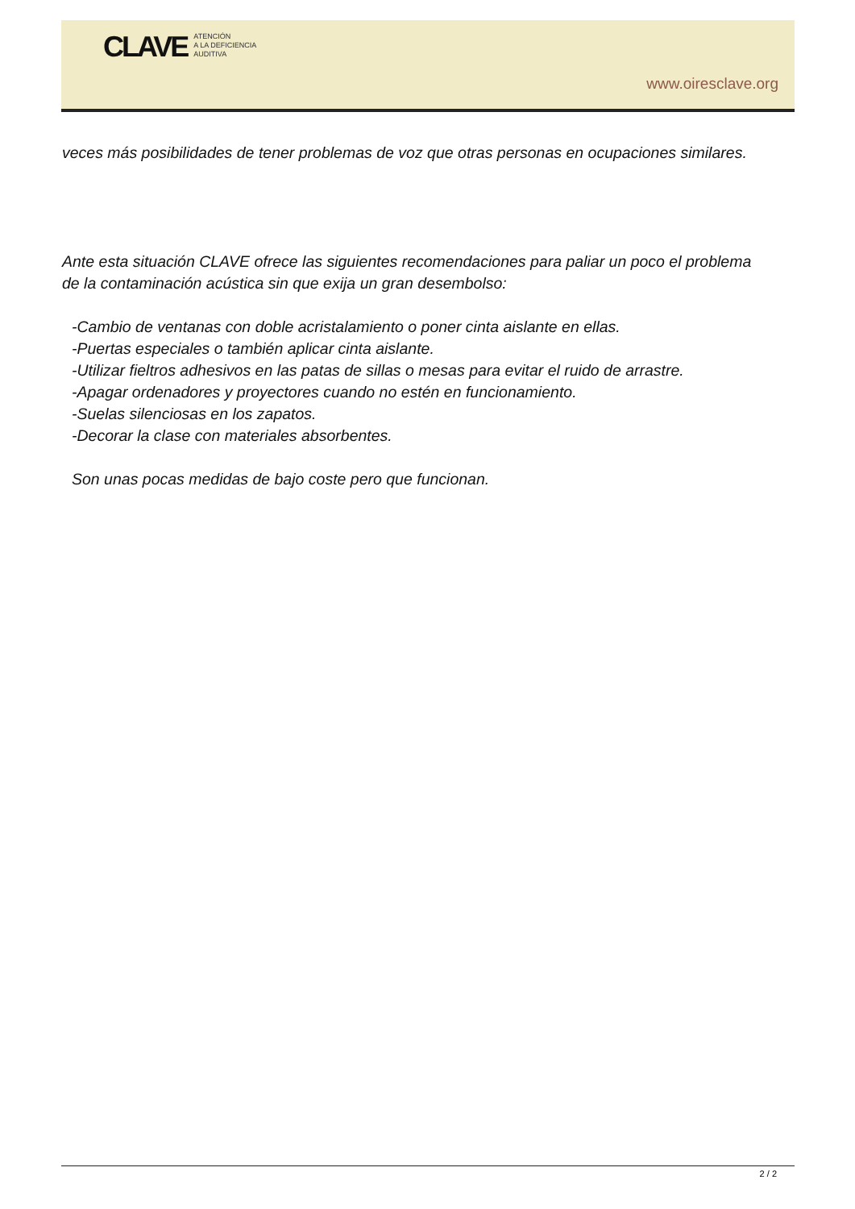CLAVE
ATENCIÓN
A LA DEFICIENCIA
AUDITIVA
www.oiresclave.org
veces más posibilidades de tener problemas de voz que otras personas en ocupaciones similares.
Ante esta situación CLAVE ofrece las siguientes recomendaciones para paliar un poco el problema de la contaminación acústica sin que exija un gran desembolso:
-Cambio de ventanas con doble acristalamiento o poner cinta aislante en ellas.
-Puertas especiales o también aplicar cinta aislante.
-Utilizar fieltros adhesivos en las patas de sillas o mesas para evitar el ruido de arrastre.
-Apagar ordenadores y proyectores cuando no estén en funcionamiento.
-Suelas silenciosas en los zapatos.
-Decorar la clase con materiales absorbentes.
Son unas pocas medidas de bajo coste pero que funcionan.
2 / 2